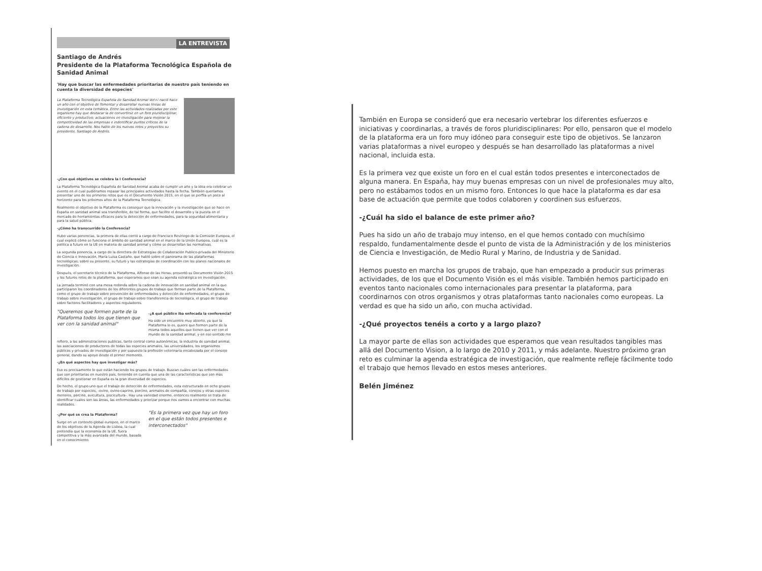LA ENTREVISTA
Santiago de Andrés
Presidente de la Plataforma Tecnológica Española de Sanidad Animal
'Hay que buscar las enfermedades prioritarias de nuestro país teniendo en cuenta la diversidad de especies'
La Plataforma Tecnológica Española de Sanidad Animal Vet+i nació hace un año con el objetivo de fomentar y desarrollar nuevas líneas de investigación en esta temática. Entre las actividades realizadas por este organismo hay que destacar la de convertirse en un foro pluridisciplinar, eficiente y productivo; actuaciones en investigación para mejorar la competitividad de las empresas e indentificar puntos críticos de la cadena de desarrollo. Nos hable de los nuevos retos y proyectos su presidente, Santiago de Andrés.
-¿Con qué objetivos se celebra la I Conferencia?
La Plataforma Tecnológica Española de Sanidad Animal acaba de cumplir un año y la idea era celebrar un evento en el cual pudiéramos repasar las principales actividades hasta la fecha. También queríamos presentar uno de los primeros retos que es el Documento Visión 2015, en el que se perfila un poco al horizonte para los próximos años de la Plataforma Tecnológica.
Realmente el objetivo de la Plataforma es conseguir que la innovación y la investigación que se hace en España en sanidad animal sea transferible, de tal forma, que facilite el desarrollo y la puesta en el mercado de herramientas eficaces para la detección de enfermedades, para la seguridad alimentaria y para la salud pública.
-¿Cómo ha transcurrido la Conferencia?
Hubo varias ponencias, la primera de ellas corrió a cargo de Francisco Reviriego de la Comisión Europea, el cual explicó cómo se funciona el ámbito de sanidad animal en el marco de la Unión Europea, cuál es la política a futuro en la UE en materia de sanidad animal y cómo se desarrollan las normativas.
La segunda ponencia, a cargo de la directora de Estrategias de Colaboración Publico-privada del Ministerio de Ciencia e Innovación, María Luisa Castaño, que habló sobre el panorama de las plataformas tecnológicas, sobre su presente, su futuro y las estrategias de coordinación con los planes nacionales de investigación.
Después, el secretario técnico de la Plataforma, Alfonso de las Heras, presentó su Documento Visión 2015 y los futuros retos de la plataforma, que esperamos que sean su agenda estratégica en investigación.
La jornada terminó con una mesa redonda sobre la cadena de innovación en sanidad animal en la que participaron los coordinadores de los diferentes grupos de trabajo que forman parte de la Plataforma, como el grupo de trabajo sobre prevención de enfermedades y detección de enfermedades, el grupo de trabajo sobre investigación, el grupo de trabajo sobre transferencia de tecnológica, el grupo de trabajo sobre factores facilitadores y aspectos reguladores.
"Queremos que formen parte de la Plataforma todos los que tienen que ver con la sanidad animal"
-¿A qué público iba enfocada la conferencia?
Ha sido un encuentro muy abierto, ya que la Plataforma lo es, quiere que formen parte de la misma todos aquellos que tienen que ver con el mundo de la sanidad animal, y en ese sentido me
refiero, a las administraciones publicas, tanto central como autonómicas, la industria de sanidad animal, las asociaciones de productores de todas las especies animales, las universidades, los organismos públicos y privados de investigación y por supuesto la profesión veterinaria encabezada por el consejo general, dando su apoyo desde el primer momento.
-¿En qué aspectos hay que investigar más?
Eso es precisamente lo que están haciendo los grupos de trabajo. Buscan cuáles son las enfermedades que son prioritarias en nuestro país, teniendo en cuenta que una de las características que son más difíciles de gestionar en España es la gran diversidad de especies.
De hecho, el grupo uno que el trabajo de detección de enfermedades, esta estructurado en ocho grupos de trabajo por especies, -ovino, ovino-caprino, porcino, animales de compañía, conejos y otras especies menores, porcino, avicultura, piscicultura-. Hay una variedad enorme, entonces realmente se trata de identificar cuales son las áreas, las enfermedades y priorizar porque nos vamos a encontrar con muchas realidades.
-¿Por qué se crea la Plataforma?
Surge en un contexto global europeo, en el marco de los objetivos de la Agenda de Lisboa, la cual pretendía que la economía de la UE, fuera competitiva y la más avanzada del mundo, basada en el conocimiento.
"Es la primera vez que hay un foro en el que están todos presentes e interconectados"
También en Europa se consideró que era necesario vertebrar los diferentes esfuerzos e iniciativas y coordinarlas, a través de foros pluridisciplinares: Por ello, pensaron que el modelo de la plataforma era un foro muy idóneo para conseguir este tipo de objetivos. Se lanzaron varias plataformas a nivel europeo y después se han desarrollado las plataformas a nivel nacional, incluida esta.
Es la primera vez que existe un foro en el cual están todos presentes e interconectados de alguna manera. En España, hay muy buenas empresas con un nivel de profesionales muy alto, pero no estábamos todos en un mismo foro. Entonces lo que hace la plataforma es dar esa base de actuación que permite que todos colaboren y coordinen sus esfuerzos.
-¿Cuál ha sido el balance de este primer año?
Pues ha sido un año de trabajo muy intenso, en el que hemos contado con muchísimo respaldo, fundamentalmente desde el punto de vista de la Administración y de los ministerios de Ciencia e Investigación, de Medio Rural y Marino, de Industria y de Sanidad.
Hemos puesto en marcha los grupos de trabajo, que han empezado a producir sus primeras actividades, de los que el Documento Visión es el más visible. También hemos participado en eventos tanto nacionales como internacionales para presentar la plataforma, para coordinarnos con otros organismos y otras plataformas tanto nacionales como europeas. La verdad es que ha sido un año, con mucha actividad.
-¿Qué proyectos tenéis a corto y a largo plazo?
La mayor parte de ellas son actividades que esperamos que vean resultados tangibles mas allá del Documento Vision, a lo largo de 2010 y 2011, y más adelante. Nuestro próximo gran reto es culminar la agenda estratégica de investigación, que realmente refleje fácilmente todo el trabajo que hemos llevado en estos meses anteriores.
Belén Jiménez